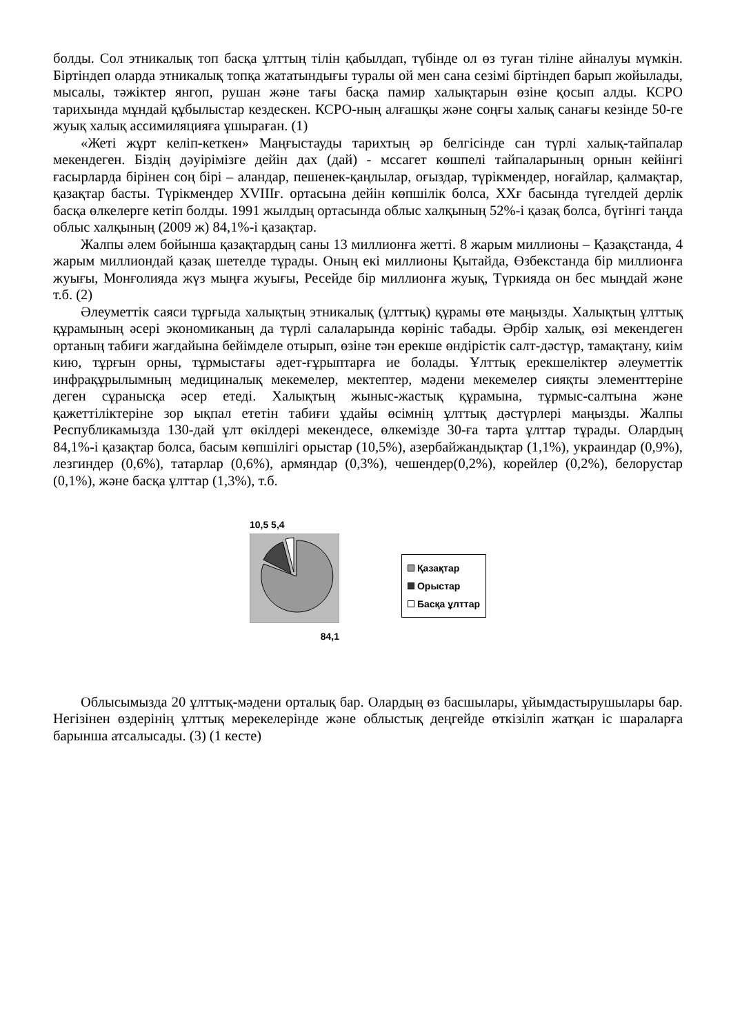болды. Сол этникалық топ басқа ұлттың тілін қабылдап, түбінде ол өз туған тіліне айналуы мүмкін. Біртіндеп оларда этникалық топқа жататындығы туралы ой мен сана сезімі біртіндеп барып жойылады, мысалы, тәжіктер янгоп, рушан және тағы басқа памир халықтарын өзіне қосып алды. КСРО тарихында мұндай құбылыстар кездескен. КСРО-ның алғашқы және соңғы халық санағы кезінде 50-ге жуық халық ассимиляцияға ұшыраған. (1)
«Жеті жұрт келіп-кеткен» Маңғыстауды тарихтың әр белгісінде сан түрлі халық-тайпалар мекендеген. Біздің дәуірімізге дейін дах (дай) - мссагет көшпелі тайпаларының орнын кейінгі ғасырларда бірінен соң бірі – аландар, пешенек-қаңлылар, оғыздар, түрікмендер, ноғайлар, қалмақтар, қазақтар басты. Түрікмендер XVIIIғ. ортасына дейін көпшілік болса, XXғ басында түгелдей дерлік басқа өлкелерге кетіп болды. 1991 жылдың ортасында облыс халқының 52%-і қазақ болса, бүгінгі таңда облыс халқының (2009 ж) 84,1%-і қазақтар.
Жалпы әлем бойынша қазақтардың саны 13 миллионға жетті. 8 жарым миллионы – Қазақстанда, 4 жарым миллиондай қазақ шетелде тұрады. Оның екі миллионы Қытайда, Өзбекстанда бір миллионға жуығы, Монғолияда жүз мыңға жуығы, Ресейде бір миллионға жуық, Түркияда он бес мыңдай және т.б. (2)
Әлеуметтік саяси тұрғыда халықтың этникалық (ұлттық) құрамы өте маңызды. Халықтың ұлттық құрамының әсері экономиканың да түрлі салаларында көрініс табады. Әрбір халық, өзі мекендеген ортаның табиғи жағдайына бейімделе отырып, өзіне тән ерекше өндірістік салт-дәстүр, тамақтану, киім кию, тұрғын орны, тұрмыстағы әдет-ғұрыптарға ие болады. Ұлттық ерекшеліктер әлеуметтік инфрақұрылымның медициналық мекемелер, мектептер, мәдени мекемелер сияқты элементтеріне деген сұранысқа әсер етеді. Халықтың жыныс-жастық құрамына, тұрмыс-салтына және қажеттіліктеріне зор ықпал ететін табиғи ұдайы өсімнің ұлттық дәстүрлері маңызды. Жалпы Республикамызда 130-дай ұлт өкілдері мекендесе, өлкемізде 30-ға тарта ұлттар тұрады. Олардың 84,1%-і қазақтар болса, басым көпшілігі орыстар (10,5%), азербайжандықтар (1,1%), украиндар (0,9%), лезгиндер (0,6%), татарлар (0,6%), армяндар (0,3%), чешендер(0,2%), корейлер (0,2%), белорустар (0,1%), және басқа ұлттар (1,3%), т.б.
10,5 5,4
84,1
Қазақтар
Орыстар
Басқа ұлттар
Облысымызда 20 ұлттық-мәдени орталық бар. Олардың өз басшылары, ұйымдастырушылары бар. Негізінен өздерінің ұлттық мерекелерінде және облыстық деңгейде өткізіліп жатқан іс шараларға барынша атсалысады. (3) (1 кесте)